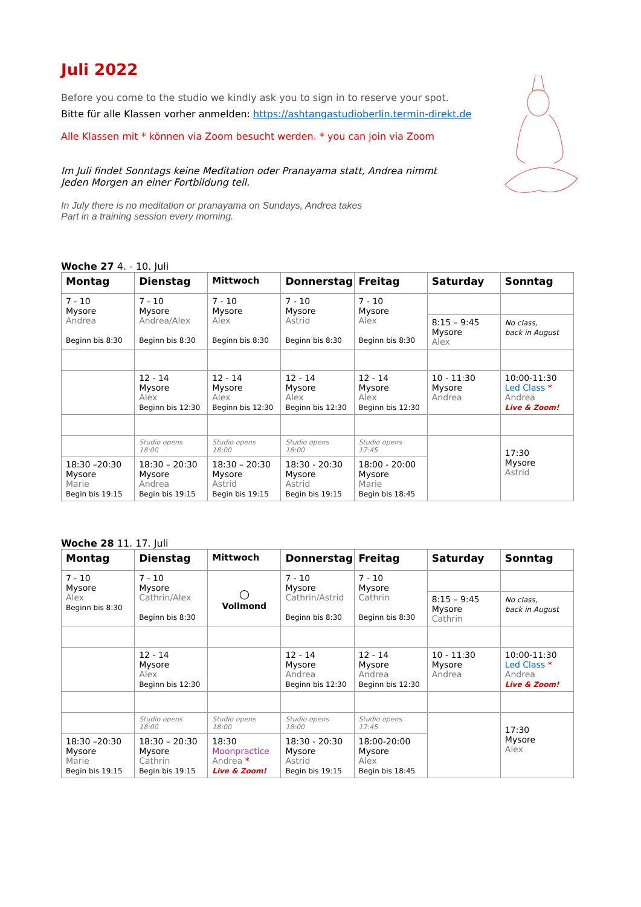Juli 2022
Before you come to the studio we kindly ask you to sign in to reserve your spot.
Bitte für alle Klassen vorher anmelden: https://ashtangastudioberlin.termin-direkt.de
Alle Klassen mit * können via Zoom besucht werden. * you can join via Zoom
Im Juli findet Sonntags keine Meditation oder Pranayama statt, Andrea nimmt
Jeden Morgen an einer Fortbildung teil.
In July there is no meditation or pranayama on Sundays, Andrea takes
Part in a training session every morning.
Woche 27 4. - 10. Juli
| Montag | Dienstag | Mittwoch | Donnerstag | Freitag | Saturday | Sonntag |
| --- | --- | --- | --- | --- | --- | --- |
| 7 - 10 Mysore Andrea Beginn bis 8:30 | 7 - 10 Mysore Andrea/Alex Beginn bis 8:30 | 7 - 10 Mysore Alex Beginn bis 8:30 | 7 - 10 Mysore Astrid Beginn bis 8:30 | 7 - 10 Mysore Alex Beginn bis 8:30 | | |
| | | | | | 8:15 – 9:45 Mysore Alex | No class, back in August |
| | 12 - 14 Mysore Alex Beginn bis 12:30 | 12 - 14 Mysore Alex Beginn bis 12:30 | 12 - 14 Mysore Alex Beginn bis 12:30 | 12 - 14 Mysore Alex Beginn bis 12:30 | 10 - 11:30 Mysore Andrea | 10:00-11:30 Led Class * Andrea Live & Zoom! |
| | Studio opens 18:00 | Studio opens 18:00 | Studio opens 18:00 | Studio opens 17:45 | | 17:30 Mysore Astrid |
| 18:30 –20:30 Mysore Marie Begin bis 19:15 | 18:30 – 20:30 Mysore Andrea Begin bis 19:15 | 18:30 – 20:30 Mysore Astrid Begin bis 19:15 | 18:30 - 20:30 Mysore Astrid Begin bis 19:15 | 18:00 - 20:00 Mysore Marie Begin bis 18:45 | | |
Woche 28 11. 17. Juli
| Montag | Dienstag | Mittwoch | Donnerstag | Freitag | Saturday | Sonntag |
| --- | --- | --- | --- | --- | --- | --- |
| 7 - 10 Mysore Alex Beginn bis 8:30 | 7 - 10 Mysore Cathrin/Alex Beginn bis 8:30 | ○ Vollmond | 7 - 10 Mysore Cathrin/Astrid Beginn bis 8:30 | 7 - 10 Mysore Cathrin Beginn bis 8:30 | | |
| | | | | | 8:15 – 9:45 Mysore Cathrin | No class, back in August |
| | 12 - 14 Mysore Alex Beginn bis 12:30 | | 12 - 14 Mysore Andrea Beginn bis 12:30 | 12 - 14 Mysore Andrea Beginn bis 12:30 | 10 - 11:30 Mysore Andrea | 10:00-11:30 Led Class * Andrea Live & Zoom! |
| | Studio opens 18:00 | Studio opens 18:00 | Studio opens 18:00 | Studio opens 17:45 | | 17:30 Mysore Alex |
| 18:30 –20:30 Mysore Marie Begin bis 19:15 | 18:30 – 20:30 Mysore Cathrin Begin bis 19:15 | 18:30 Moonpractice Andrea * Live & Zoom! | 18:30 - 20:30 Mysore Astrid Begin bis 19:15 | 18:00-20:00 Mysore Alex Begin bis 18:45 | | |